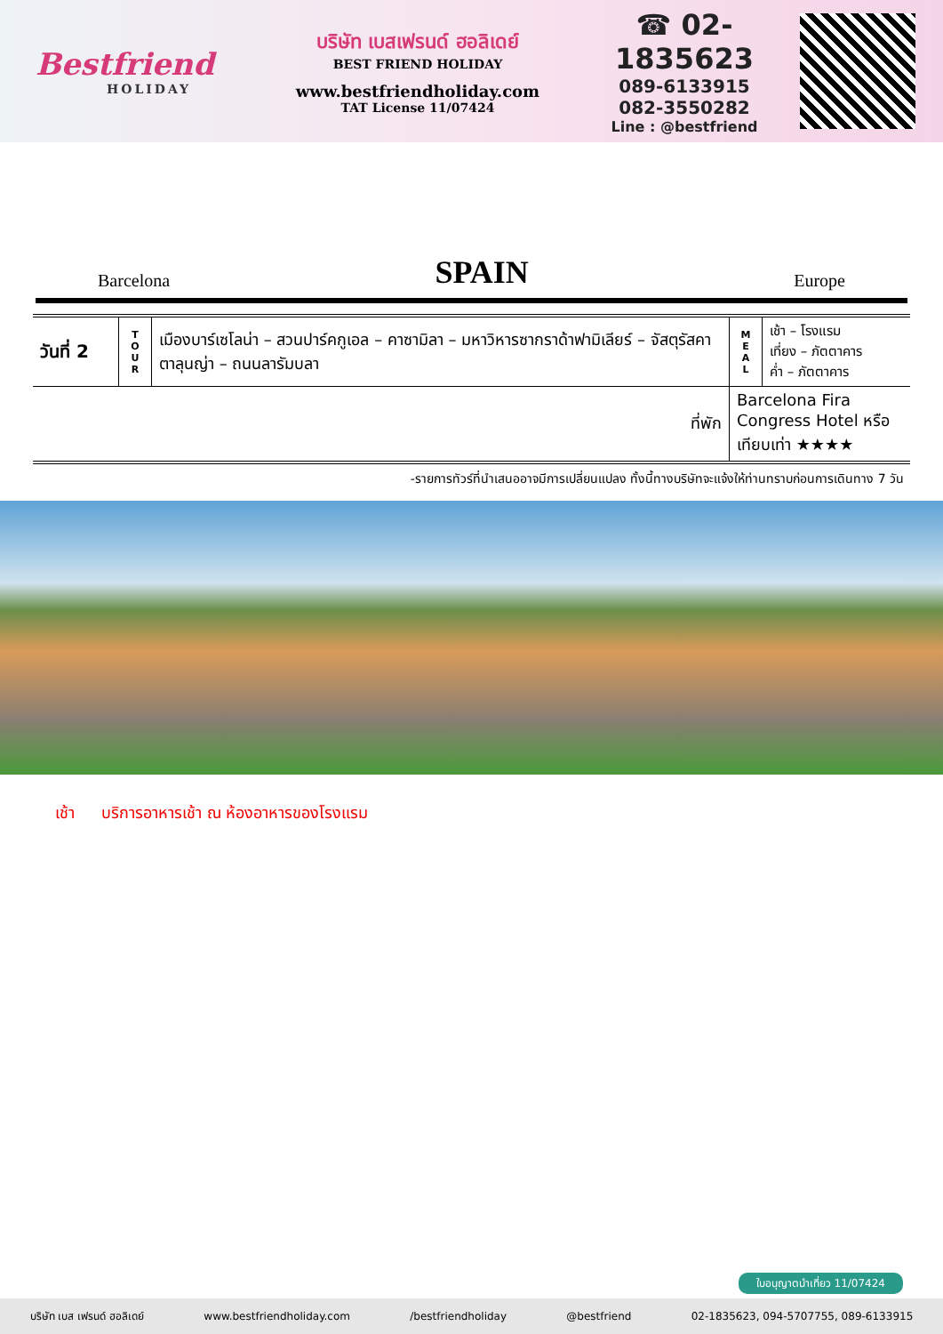Bestfriend
HOLIDAY
บริษัท เบสเฟรนด์ ฮอลิเดย์
BEST FRIEND HOLIDAY
www.bestfriendholiday.com
TAT License 11/07424
☎ 02-1835623
089-6133915
082-3550282
Line : @bestfriend
Barcelona SPAIN Europe
| วันที่ 2 | T O U R | เมืองบาร์เซโลน่า – สวนปาร์คกูเอล – คาซามิลา – มหาวิหารซากราด้าฟามิเลียร์ – จัสตุรัสคาตาลุนญ่า – ถนนลารัมบลา | M E A L | เช้า – โรงแรม เที่ยง – ภัตตาคาร ค่ำ – ภัตตาคาร |
| ที่พัก | | | Barcelona Fira Congress Hotel หรือเทียบเท่า ★★★★ | |
-รายการทัวร์ที่นำเสนออาจมีการเปลี่ยนแปลง ทั้งนี้ทางบริษัทจะแจ้งให้ท่านทราบก่อนการเดินทาง 7 วัน
เช้า บริการอาหารเช้า ณ ห้องอาหารของโรงแรม
ใบอนุญาตนำเที่ยว 11/07424
บริษัท เบส เฟรนด์ ฮอลิเดย์ www.bestfriendholiday.com /bestfriendholiday @bestfriend 02-1835623, 094-5707755, 089-6133915